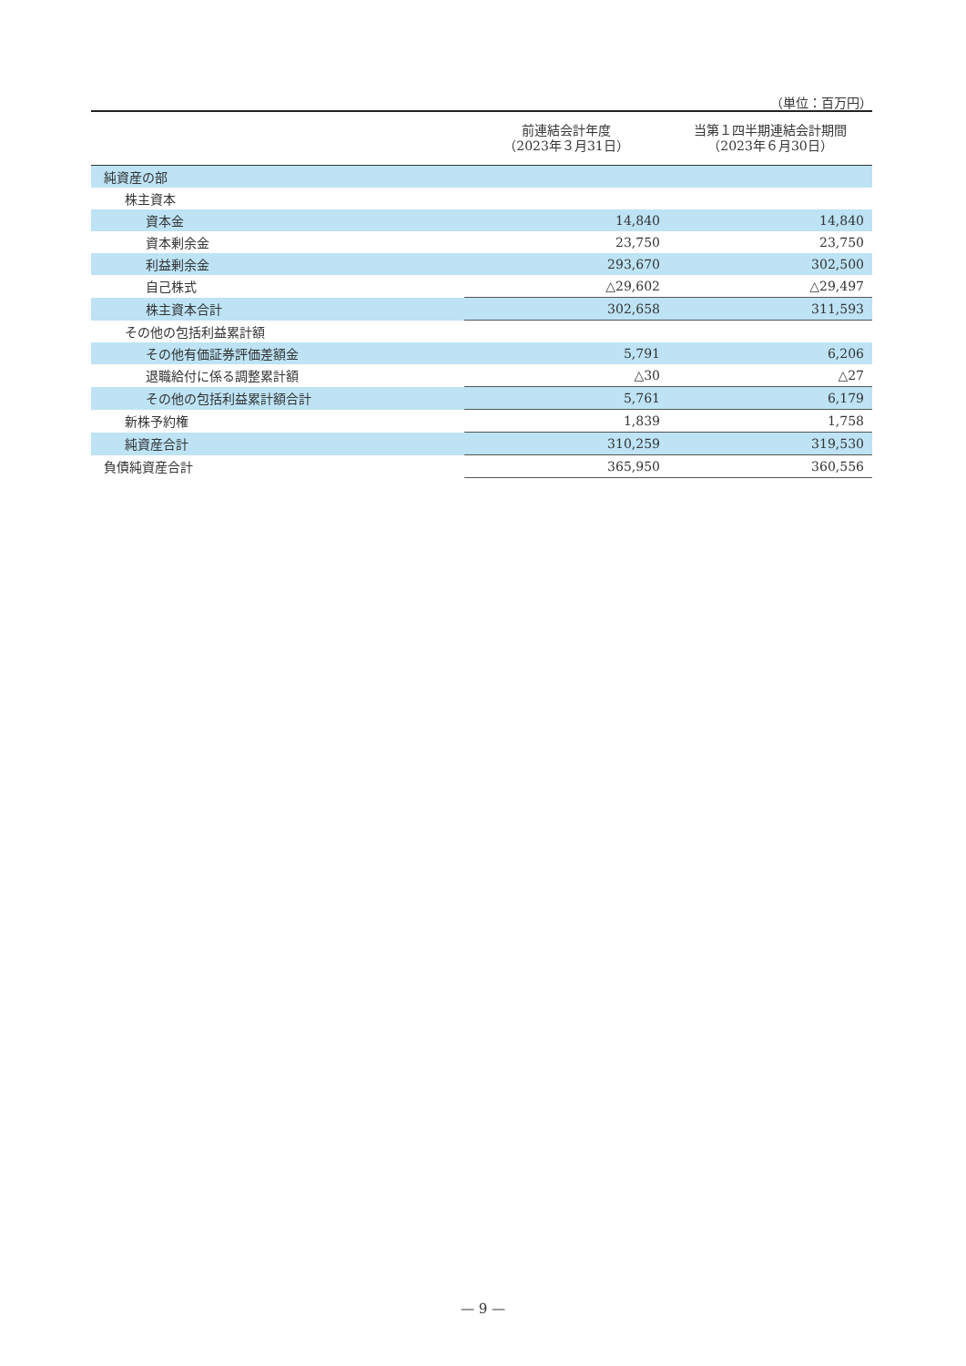（単位：百万円）
| | 前連結会計年度 （2023年３月31日） | 当第１四半期連結会計期間 （2023年６月30日） |
| --- | --- | --- |
| 純資産の部 | | |
| 株主資本 | | |
| 資本金 | 14,840 | 14,840 |
| 資本剰余金 | 23,750 | 23,750 |
| 利益剰余金 | 293,670 | 302,500 |
| 自己株式 | △29,602 | △29,497 |
| 株主資本合計 | 302,658 | 311,593 |
| その他の包括利益累計額 | | |
| その他有価証券評価差額金 | 5,791 | 6,206 |
| 退職給付に係る調整累計額 | △30 | △27 |
| その他の包括利益累計額合計 | 5,761 | 6,179 |
| 新株予約権 | 1,839 | 1,758 |
| 純資産合計 | 310,259 | 319,530 |
| 負債純資産合計 | 365,950 | 360,556 |
— 9 —